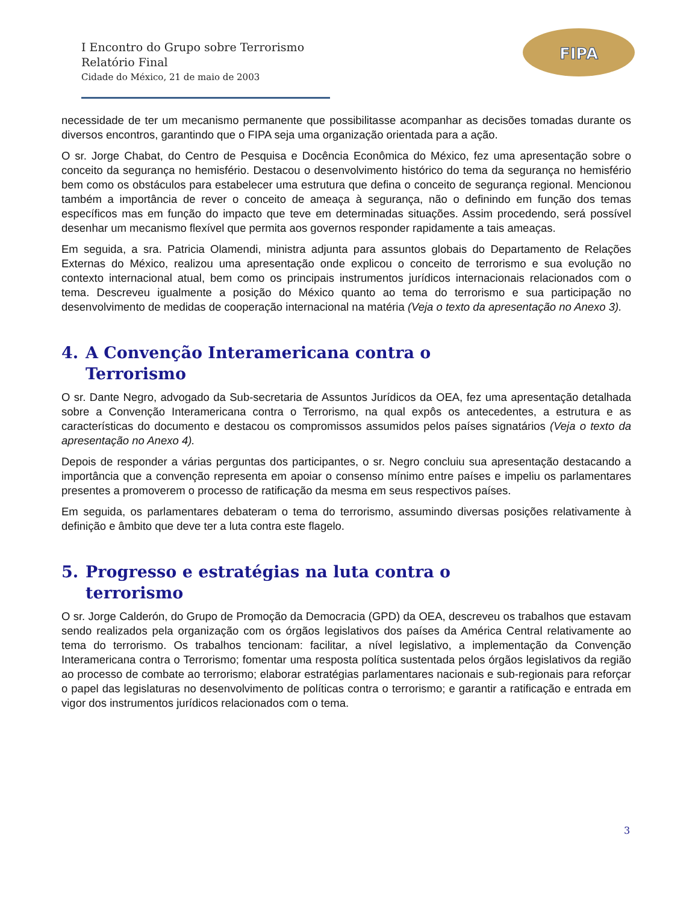I Encontro do Grupo sobre Terrorismo
Relatório Final
Cidade do México, 21 de maio de 2003
FIPA
necessidade de ter um mecanismo permanente que possibilitasse acompanhar as decisões tomadas durante os diversos encontros, garantindo que o FIPA seja uma organização orientada para a ação.
O sr. Jorge Chabat, do Centro de Pesquisa e Docência Econômica do México, fez uma apresentação sobre o conceito da segurança no hemisfério. Destacou o desenvolvimento histórico do tema da segurança no hemisfério bem como os obstáculos para estabelecer uma estrutura que defina o conceito de segurança regional. Mencionou também a importância de rever o conceito de ameaça à segurança, não o definindo em função dos temas específicos mas em função do impacto que teve em determinadas situações. Assim procedendo, será possível desenhar um mecanismo flexível que permita aos governos responder rapidamente a tais ameaças.
Em seguida, a sra. Patricia Olamendi, ministra adjunta para assuntos globais do Departamento de Relações Externas do México, realizou uma apresentação onde explicou o conceito de terrorismo e sua evolução no contexto internacional atual, bem como os principais instrumentos jurídicos internacionais relacionados com o tema. Descreveu igualmente a posição do México quanto ao tema do terrorismo e sua participação no desenvolvimento de medidas de cooperação internacional na matéria (Veja o texto da apresentação no Anexo 3).
4. A Convenção Interamericana contra o
Terrorismo
O sr. Dante Negro, advogado da Sub-secretaria de Assuntos Jurídicos da OEA, fez uma apresentação detalhada sobre a Convenção Interamericana contra o Terrorismo, na qual expôs os antecedentes, a estrutura e as características do documento e destacou os compromissos assumidos pelos países signatários (Veja o texto da apresentação no Anexo 4).
Depois de responder a várias perguntas dos participantes, o sr. Negro concluiu sua apresentação destacando a importância que a convenção representa em apoiar o consenso mínimo entre países e impeliu os parlamentares presentes a promoverem o processo de ratificação da mesma em seus respectivos países.
Em seguida, os parlamentares debateram o tema do terrorismo, assumindo diversas posições relativamente à definição e âmbito que deve ter a luta contra este flagelo.
5. Progresso e estratégias na luta contra o
terrorismo
O sr. Jorge Calderón, do Grupo de Promoção da Democracia (GPD) da OEA, descreveu os trabalhos que estavam sendo realizados pela organização com os órgãos legislativos dos países da América Central relativamente ao tema do terrorismo. Os trabalhos tencionam: facilitar, a nível legislativo, a implementação da Convenção Interamericana contra o Terrorismo; fomentar uma resposta política sustentada pelos órgãos legislativos da região ao processo de combate ao terrorismo; elaborar estratégias parlamentares nacionais e sub-regionais para reforçar o papel das legislaturas no desenvolvimento de políticas contra o terrorismo; e garantir a ratificação e entrada em vigor dos instrumentos jurídicos relacionados com o tema.
3